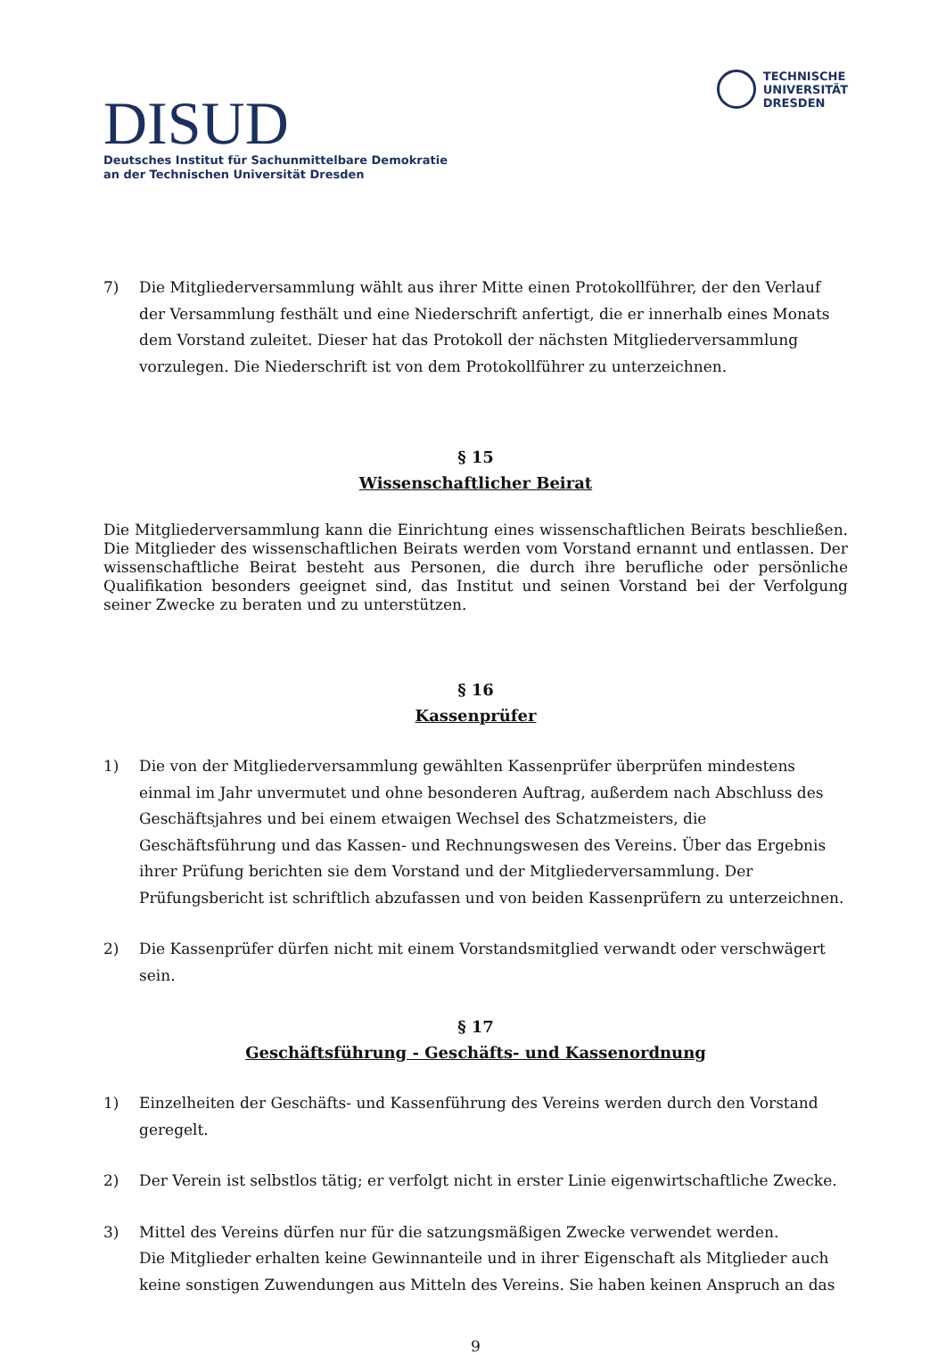DISUD
Deutsches Institut für Sachunmittelbare Demokratie
an der Technischen Universität Dresden
TECHNISCHE
UNIVERSITÄT
DRESDEN
7) Die Mitgliederversammlung wählt aus ihrer Mitte einen Protokollführer, der den Verlauf der Versammlung festhält und eine Niederschrift anfertigt, die er innerhalb eines Monats dem Vorstand zuleitet. Dieser hat das Protokoll der nächsten Mitgliederversammlung vorzulegen. Die Niederschrift ist von dem Protokollführer zu unterzeichnen.
§ 15
Wissenschaftlicher Beirat
Die Mitgliederversammlung kann die Einrichtung eines wissenschaftlichen Beirats beschließen. Die Mitglieder des wissenschaftlichen Beirats werden vom Vorstand ernannt und entlassen. Der wissenschaftliche Beirat besteht aus Personen, die durch ihre berufliche oder persönliche Qualifikation besonders geeignet sind, das Institut und seinen Vorstand bei der Verfolgung seiner Zwecke zu beraten und zu unterstützen.
§ 16
Kassenprüfer
1) Die von der Mitgliederversammlung gewählten Kassenprüfer überprüfen mindestens einmal im Jahr unvermutet und ohne besonderen Auftrag, außerdem nach Abschluss des Geschäftsjahres und bei einem etwaigen Wechsel des Schatzmeisters, die Geschäftsführung und das Kassen- und Rechnungswesen des Vereins. Über das Ergebnis ihrer Prüfung berichten sie dem Vorstand und der Mitgliederversammlung. Der Prüfungsbericht ist schriftlich abzufassen und von beiden Kassenprüfern zu unterzeichnen.
2) Die Kassenprüfer dürfen nicht mit einem Vorstandsmitglied verwandt oder verschwägert sein.
§ 17
Geschäftsführung - Geschäfts- und Kassenordnung
1) Einzelheiten der Geschäfts- und Kassenführung des Vereins werden durch den Vorstand geregelt.
2) Der Verein ist selbstlos tätig; er verfolgt nicht in erster Linie eigenwirtschaftliche Zwecke.
3) Mittel des Vereins dürfen nur für die satzungsmäßigen Zwecke verwendet werden.
Die Mitglieder erhalten keine Gewinnanteile und in ihrer Eigenschaft als Mitglieder auch keine sonstigen Zuwendungen aus Mitteln des Vereins. Sie haben keinen Anspruch an das
9